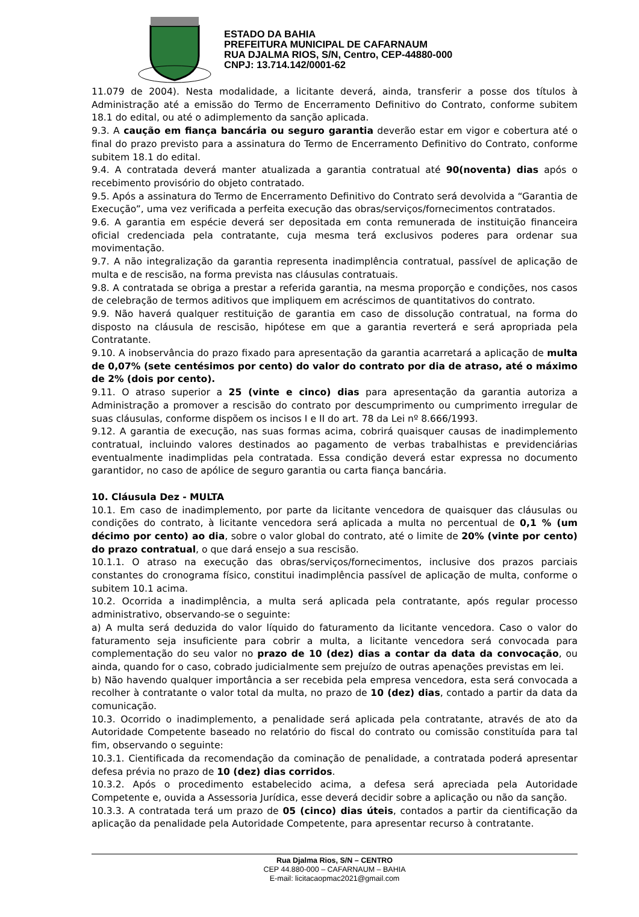ESTADO DA BAHIA
PREFEITURA MUNICIPAL DE CAFARNAUM
RUA DJALMA RIOS, S/N, Centro, CEP-44880-000
CNPJ: 13.714.142/0001-62
11.079 de 2004). Nesta modalidade, a licitante deverá, ainda, transferir a posse dos títulos à Administração até a emissão do Termo de Encerramento Definitivo do Contrato, conforme subitem 18.1 do edital, ou até o adimplemento da sanção aplicada.
9.3. A caução em fiança bancária ou seguro garantia deverão estar em vigor e cobertura até o final do prazo previsto para a assinatura do Termo de Encerramento Definitivo do Contrato, conforme subitem 18.1 do edital.
9.4. A contratada deverá manter atualizada a garantia contratual até 90(noventa) dias após o recebimento provisório do objeto contratado.
9.5. Após a assinatura do Termo de Encerramento Definitivo do Contrato será devolvida a “Garantia de Execução”, uma vez verificada a perfeita execução das obras/serviços/fornecimentos contratados.
9.6. A garantia em espécie deverá ser depositada em conta remunerada de instituição financeira oficial credenciada pela contratante, cuja mesma terá exclusivos poderes para ordenar sua movimentação.
9.7. A não integralização da garantia representa inadimplência contratual, passível de aplicação de multa e de rescisão, na forma prevista nas cláusulas contratuais.
9.8. A contratada se obriga a prestar a referida garantia, na mesma proporção e condições, nos casos de celebração de termos aditivos que impliquem em acréscimos de quantitativos do contrato.
9.9. Não haverá qualquer restituição de garantia em caso de dissolução contratual, na forma do disposto na cláusula de rescisão, hipótese em que a garantia reverterá e será apropriada pela Contratante.
9.10. A inobservância do prazo fixado para apresentação da garantia acarretará a aplicação de multa de 0,07% (sete centésimos por cento) do valor do contrato por dia de atraso, até o máximo de 2% (dois por cento).
9.11. O atraso superior a 25 (vinte e cinco) dias para apresentação da garantia autoriza a Administração a promover a rescisão do contrato por descumprimento ou cumprimento irregular de suas cláusulas, conforme dispõem os incisos I e II do art. 78 da Lei nº 8.666/1993.
9.12. A garantia de execução, nas suas formas acima, cobrirá quaisquer causas de inadimplemento contratual, incluindo valores destinados ao pagamento de verbas trabalhistas e previdenciárias eventualmente inadimplidas pela contratada. Essa condição deverá estar expressa no documento garantidor, no caso de apólice de seguro garantia ou carta fiança bancária.
10. Cláusula Dez - MULTA
10.1. Em caso de inadimplemento, por parte da licitante vencedora de quaisquer das cláusulas ou condições do contrato, à licitante vencedora será aplicada a multa no percentual de 0,1 % (um décimo por cento) ao dia, sobre o valor global do contrato, até o limite de 20% (vinte por cento) do prazo contratual, o que dará ensejo a sua rescisão.
10.1.1. O atraso na execução das obras/serviços/fornecimentos, inclusive dos prazos parciais constantes do cronograma físico, constitui inadimplência passível de aplicação de multa, conforme o subitem 10.1 acima.
10.2. Ocorrida a inadimplência, a multa será aplicada pela contratante, após regular processo administrativo, observando-se o seguinte:
a) A multa será deduzida do valor líquido do faturamento da licitante vencedora. Caso o valor do faturamento seja insuficiente para cobrir a multa, a licitante vencedora será convocada para complementação do seu valor no prazo de 10 (dez) dias a contar da data da convocação, ou ainda, quando for o caso, cobrado judicialmente sem prejuízo de outras apenações previstas em lei.
b) Não havendo qualquer importância a ser recebida pela empresa vencedora, esta será convocada a recolher à contratante o valor total da multa, no prazo de 10 (dez) dias, contado a partir da data da comunicação.
10.3. Ocorrido o inadimplemento, a penalidade será aplicada pela contratante, através de ato da Autoridade Competente baseado no relatório do fiscal do contrato ou comissão constituída para tal fim, observando o seguinte:
10.3.1. Cientificada da recomendação da cominação de penalidade, a contratada poderá apresentar defesa prévia no prazo de 10 (dez) dias corridos.
10.3.2. Após o procedimento estabelecido acima, a defesa será apreciada pela Autoridade Competente e, ouvida a Assessoria Jurídica, esse deverá decidir sobre a aplicação ou não da sanção.
10.3.3. A contratada terá um prazo de 05 (cinco) dias úteis, contados a partir da cientificação da aplicação da penalidade pela Autoridade Competente, para apresentar recurso à contratante.
Rua Djalma Rios, S/N – CENTRO
CEP 44.880-000 – CAFARNAUM – BAHIA
E-mail: licitacaopmac2021@gmail.com